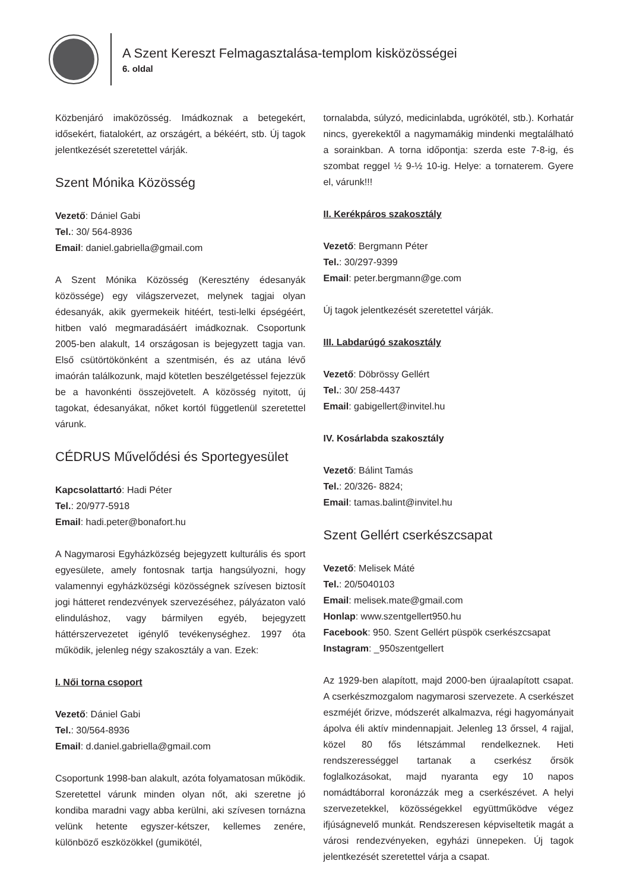A Szent Kereszt Felmagasztalása-templom kisközösségei
6. oldal
Közbenjáró imaközösség. Imádkoznak a betegekért, idősekért, fiatalokért, az országért, a békéért, stb. Új tagok jelentkezését szeretettel várják.
Szent Mónika Közösség
Vezető: Dániel Gabi
Tel.: 30/ 564-8936
Email: daniel.gabriella@gmail.com
A Szent Mónika Közösség (Keresztény édesanyák közössége) egy világszervezet, melynek tagjai olyan édesanyák, akik gyermekeik hitéért, testi-lelki épségéért, hitben való megmaradásáért imádkoznak. Csoportunk 2005-ben alakult, 14 országosan is bejegyzett tagja van. Első csütörtökönként a szentmisén, és az utána lévő imaórán találkozunk, majd kötetlen beszélgetéssel fejezzük be a havonkénti összejövetelt. A közösség nyitott, új tagokat, édesanyákat, nőket kortól függetlenül szeretettel várunk.
CÉDRUS Művelődési és Sportegyesület
Kapcsolattartó: Hadi Péter
Tel.: 20/977-5918
Email: hadi.peter@bonafort.hu
A Nagymarosi Egyházközség bejegyzett kulturális és sport egyesülete, amely fontosnak tartja hangsúlyozni, hogy valamennyi egyházközségi közösségnek szívesen biztosít jogi hátteret rendezvények szervezéséhez, pályázaton való elinduláshoz, vagy bármilyen egyéb, bejegyzett háttérszervezetet igénylő tevékenységhez. 1997 óta működik, jelenleg négy szakosztály a van. Ezek:
I. Női torna csoport
Vezető: Dániel Gabi
Tel.: 30/564-8936
Email: d.daniel.gabriella@gmail.com
Csoportunk 1998-ban alakult, azóta folyamatosan működik. Szeretettel várunk minden olyan nőt, aki szeretne jó kondiba maradni vagy abba kerülni, aki szívesen tornázna velünk hetente egyszer-kétszer, kellemes zenére, különböző eszközökkel (gumikötél,
tornalabda, súlyzó, medicinlabda, ugrókötél, stb.). Korhatár nincs, gyerekektől a nagymamákig mindenki megtalálható a sorainkban. A torna időpontja: szerda este 7-8-ig, és szombat reggel ½ 9-½ 10-ig. Helye: a tornaterem. Gyere el, várunk!!!
II. Kerékpáros szakosztály
Vezető: Bergmann Péter
Tel.: 30/297-9399
Email: peter.bergmann@ge.com
Új tagok jelentkezését szeretettel várják.
III. Labdarúgó szakosztály
Vezető: Döbrössy Gellért
Tel.: 30/ 258-4437
Email: gabigellert@invitel.hu
IV. Kosárlabda szakosztály
Vezető: Bálint Tamás
Tel.: 20/326- 8824;
Email: tamas.balint@invitel.hu
Szent Gellért cserkészcsapat
Vezető: Melisek Máté
Tel.: 20/5040103
Email: melisek.mate@gmail.com
Honlap: www.szentgellert950.hu
Facebook: 950. Szent Gellért püspök cserkészcsapat
Instagram: _950szentgellert
Az 1929-ben alapított, majd 2000-ben újraalapított csapat. A cserkészmozgalom nagymarosi szervezete. A cserkészet eszméjét őrizve, módszerét alkalmazva, régi hagyományait ápolva éli aktív mindennapjait. Jelenleg 13 őrssel, 4 rajjal, közel 80 fős létszámmal rendelkeznek. Heti rendszerességgel tartanak a cserkész őrsök foglalkozásokat, majd nyaranta egy 10 napos nomádtáborral koronázzák meg a cserkészévet. A helyi szervezetekkel, közösségekkel együttműködve végez ifjúságnevelő munkát. Rendszeresen képviseltetik magát a városi rendezvényeken, egyházi ünnepeken. Új tagok jelentkezését szeretettel várja a csapat.